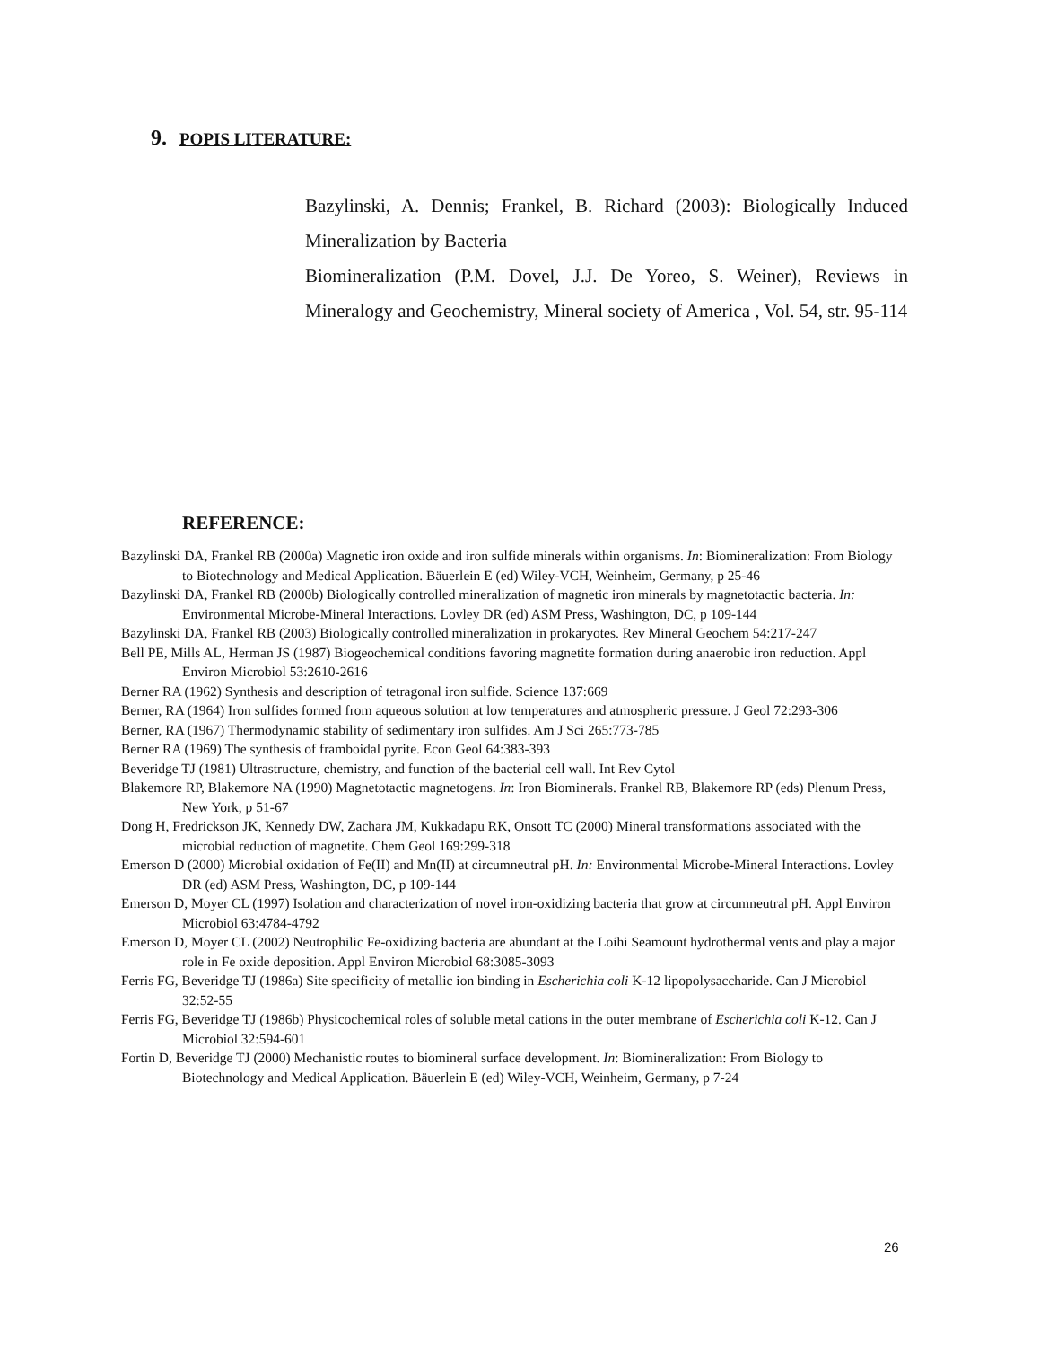9. POPIS LITERATURE:
Bazylinski, A. Dennis; Frankel, B. Richard (2003): Biologically Induced Mineralization by Bacteria
Biomineralization (P.M. Dovel, J.J. De Yoreo, S. Weiner), Reviews in Mineralogy and Geochemistry, Mineral society of America , Vol. 54, str. 95-114
REFERENCE:
Bazylinski DA, Frankel RB (2000a) Magnetic iron oxide and iron sulfide minerals within organisms. In: Biomineralization: From Biology to Biotechnology and Medical Application. Bäuerlein E (ed) Wiley-VCH, Weinheim, Germany, p 25-46
Bazylinski DA, Frankel RB (2000b) Biologically controlled mineralization of magnetic iron minerals by magnetotactic bacteria. In: Environmental Microbe-Mineral Interactions. Lovley DR (ed) ASM Press, Washington, DC, p 109-144
Bazylinski DA, Frankel RB (2003) Biologically controlled mineralization in prokaryotes. Rev Mineral Geochem 54:217-247
Bell PE, Mills AL, Herman JS (1987) Biogeochemical conditions favoring magnetite formation during anaerobic iron reduction. Appl Environ Microbiol 53:2610-2616
Berner RA (1962) Synthesis and description of tetragonal iron sulfide. Science 137:669
Berner, RA (1964) Iron sulfides formed from aqueous solution at low temperatures and atmospheric pressure. J Geol 72:293-306
Berner, RA (1967) Thermodynamic stability of sedimentary iron sulfides. Am J Sci 265:773-785
Berner RA (1969) The synthesis of framboidal pyrite. Econ Geol 64:383-393
Beveridge TJ (1981) Ultrastructure, chemistry, and function of the bacterial cell wall. Int Rev Cytol
Blakemore RP, Blakemore NA (1990) Magnetotactic magnetogens. In: Iron Biominerals. Frankel RB, Blakemore RP (eds) Plenum Press, New York, p 51-67
Dong H, Fredrickson JK, Kennedy DW, Zachara JM, Kukkadapu RK, Onsott TC (2000) Mineral transformations associated with the microbial reduction of magnetite. Chem Geol 169:299-318
Emerson D (2000) Microbial oxidation of Fe(II) and Mn(II) at circumneutral pH. In: Environmental Microbe-Mineral Interactions. Lovley DR (ed) ASM Press, Washington, DC, p 109-144
Emerson D, Moyer CL (1997) Isolation and characterization of novel iron-oxidizing bacteria that grow at circumneutral pH. Appl Environ Microbiol 63:4784-4792
Emerson D, Moyer CL (2002) Neutrophilic Fe-oxidizing bacteria are abundant at the Loihi Seamount hydrothermal vents and play a major role in Fe oxide deposition. Appl Environ Microbiol 68:3085-3093
Ferris FG, Beveridge TJ (1986a) Site specificity of metallic ion binding in Escherichia coli K-12 lipopolysaccharide. Can J Microbiol 32:52-55
Ferris FG, Beveridge TJ (1986b) Physicochemical roles of soluble metal cations in the outer membrane of Escherichia coli K-12. Can J Microbiol 32:594-601
Fortin D, Beveridge TJ (2000) Mechanistic routes to biomineral surface development. In: Biomineralization: From Biology to Biotechnology and Medical Application. Bäuerlein E (ed) Wiley-VCH, Weinheim, Germany, p 7-24
26